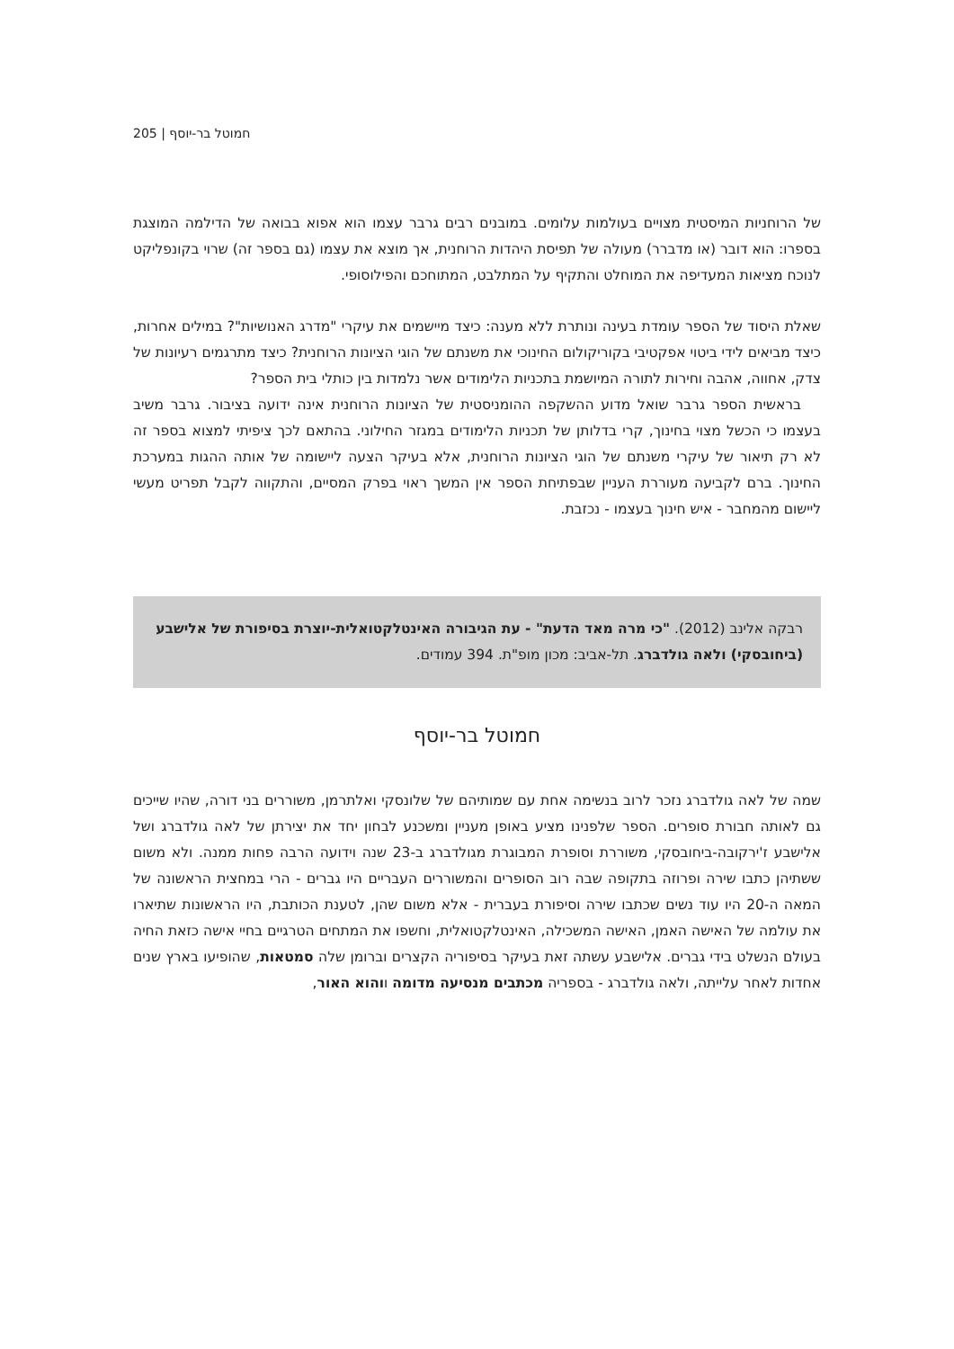חמוטל בר-יוסף | 205
של הרוחניות המיסטית מצויים בעולמות עלומים. במובנים רבים גרבר עצמו הוא אפוא בבואה של הדילמה המוצגת בספרו: הוא דובר (או מדברר) מעולה של תפיסת היהדות הרוחנית, אך מוצא את עצמו (גם בספר זה) שרוי בקונפליקט לנוכח מציאות המעדיפה את המוחלט והתקיף על המתלבט, המתוחכם והפילוסופי.
שאלת היסוד של הספר עומדת בעינה ונותרת ללא מענה: כיצד מיישמים את עיקרי "מדרג האנושיות"? במילים אחרות, כיצד מביאים לידי ביטוי אפקטיבי בקוריקולום החינוכי את משנתם של הוגי הציונות הרוחנית? כיצד מתרגמים רעיונות של צדק, אחווה, אהבה וחירות לתורה המיושמת בתכניות הלימודים אשר נלמדות בין כותלי בית הספר?
בראשית הספר גרבר שואל מדוע ההשקפה ההומניסטית של הציונות הרוחנית אינה ידועה בציבור. גרבר משיב בעצמו כי הכשל מצוי בחינוך, קרי בדלותן של תכניות הלימודים במגזר החילוני. בהתאם לכך ציפיתי למצוא בספר זה לא רק תיאור של עיקרי משנתם של הוגי הציונות הרוחנית, אלא בעיקר הצעה ליישומה של אותה ההגות במערכת החינוך. ברם לקביעה מעוררת העניין שבפתיחת הספר אין המשך ראוי בפרק המסיים, והתקווה לקבל תפריט מעשי ליישום מהמחבר - איש חינוך בעצמו - נכזבת.
רבקה אלינב (2012). "כי מרה מאד הדעת" - עת הגיבורה האינטלקטואלית-יוצרת בסיפורת של אלישבע (ביחובסקי) ולאה גולדברג. תל-אביב: מכון מופ"ת. 394 עמודים.
חמוטל בר-יוסף
שמה של לאה גולדברג נזכר לרוב בנשימה אחת עם שמותיהם של שלונסקי ואלתרמן, משוררים בני דורה, שהיו שייכים גם לאותה חבורת סופרים. הספר שלפנינו מציע באופן מעניין ומשכנע לבחון יחד את יצירתן של לאה גולדברג ושל אלישבע ז'ירקובה-ביחובסקי, משוררת וסופרת המבוגרת מגולדברג ב-23 שנה וידועה הרבה פחות ממנה. ולא משום ששתיהן כתבו שירה ופרוזה בתקופה שבה רוב הסופרים והמשוררים העבריים היו גברים - הרי במחצית הראשונה של המאה ה-20 היו עוד נשים שכתבו שירה וסיפורת בעברית - אלא משום שהן, לטענת הכותבת, היו הראשונות שתיארו את עולמה של האישה האמן, האישה המשכילה, האינטלקטואלית, וחשפו את המתחים הטרגיים בחיי אישה כזאת החיה בעולם הנשלט בידי גברים. אלישבע עשתה זאת בעיקר בסיפוריה הקצרים וברומן שלה סמטאות, שהופיעו בארץ שנים אחדות לאחר עלייתה, ולאה גולדברג - בספריה מכתבים מנסיעה מדומה ווהוא האור,